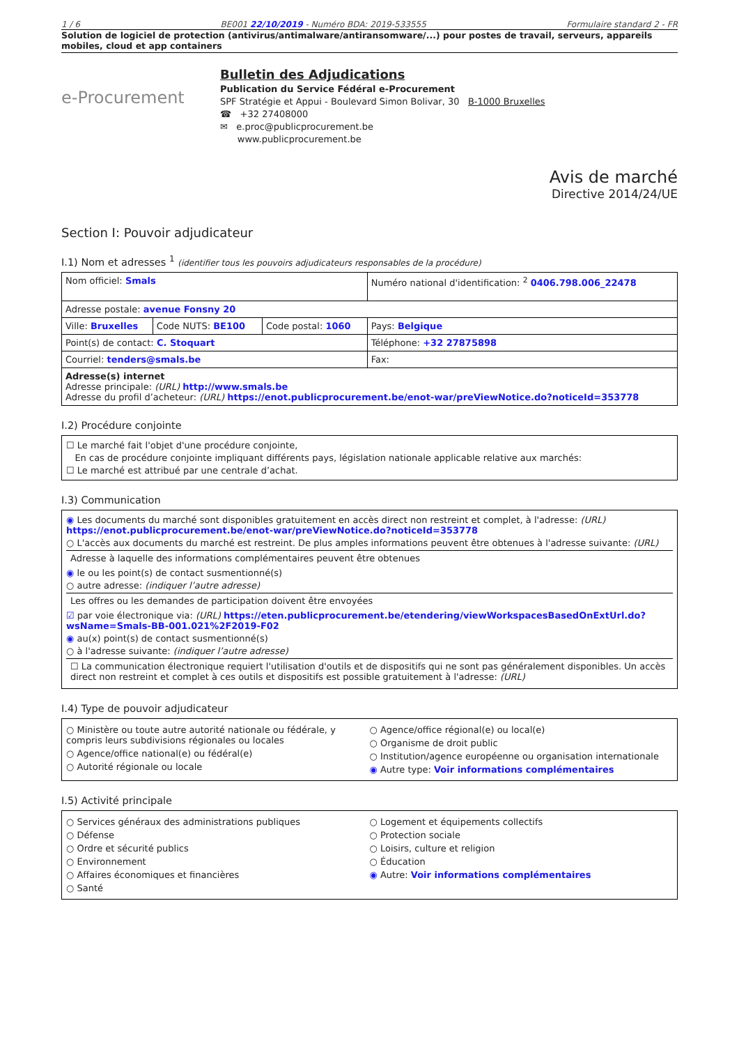1 / 6 BE001 22/10/2019 - Numéro BDA: 2019-533555 Formulaire standard 2 - FR
Solution de logiciel de protection (antivirus/antimalware/antiransomware/...) pour postes de travail, serveurs, appareils mobiles, cloud et app containers
e-Procurement
Bulletin des Adjudications
Publication du Service Fédéral e-Procurement
SPF Stratégie et Appui - Boulevard Simon Bolivar, 30 B-1000 Bruxelles
☎ +32 27408000
✉ e.proc@publicprocurement.be
www.publicprocurement.be
Avis de marché
Directive 2014/24/UE
Section I: Pouvoir adjudicateur
I.1) Nom et adresses <sup>1</sup> (identifier tous les pouvoirs adjudicateurs responsables de la procédure)
| Nom officiel: Smals | | | Numéro national d'identification: <sup>2</sup> 0406.798.006_22478 |
| Adresse postale: avenue Fonsny 20 | | | |
| Ville: Bruxelles | Code NUTS: BE100 | Code postal: 1060 | Pays: Belgique |
| Point(s) de contact: C. Stoquart | | | Téléphone: +32 27875898 |
| Courriel: tenders@smals.be | | | Fax: |
| Adresse(s) internet Adresse principale: (URL) http://www.smals.be Adresse du profil d’acheteur: (URL) https://enot.publicprocurement.be/enot-war/preViewNotice.do?noticeId=353778 | | | |
I.2) Procédure conjointe
☐ Le marché fait l'objet d'une procédure conjointe,
En cas de procédure conjointe impliquant différents pays, législation nationale applicable relative aux marchés:
☐ Le marché est attribué par une centrale d’achat.
I.3) Communication
◉ Les documents du marché sont disponibles gratuitement en accès direct non restreint et complet, à l'adresse: (URL) https://enot.publicprocurement.be/enot-war/preViewNotice.do?noticeId=353778
○ L'accès aux documents du marché est restreint. De plus amples informations peuvent être obtenues à l'adresse suivante: (URL)
Adresse à laquelle des informations complémentaires peuvent être obtenues
◉ le ou les point(s) de contact susmentionné(s)
○ autre adresse: (indiquer l’autre adresse)
Les offres ou les demandes de participation doivent être envoyées
☑ par voie électronique via: (URL) https://eten.publicprocurement.be/etendering/viewWorkspacesBasedOnExtUrl.do?wsName=Smals-BB-001.021%2F2019-F02
◉ au(x) point(s) de contact susmentionné(s)
○ à l'adresse suivante: (indiquer l’autre adresse)
☐ La communication électronique requiert l'utilisation d'outils et de dispositifs qui ne sont pas généralement disponibles. Un accès direct non restreint et complet à ces outils et dispositifs est possible gratuitement à l'adresse: (URL)
I.4) Type de pouvoir adjudicateur
○ Ministère ou toute autre autorité nationale ou fédérale, y compris leurs subdivisions régionales ou locales
○ Agence/office national(e) ou fédéral(e)
○ Autorité régionale ou locale
○ Agence/office régional(e) ou local(e)
○ Organisme de droit public
○ Institution/agence européenne ou organisation internationale
◉ Autre type: Voir informations complémentaires
I.5) Activité principale
○ Services généraux des administrations publiques
○ Défense
○ Ordre et sécurité publics
○ Environnement
○ Affaires économiques et financières
○ Santé
○ Logement et équipements collectifs
○ Protection sociale
○ Loisirs, culture et religion
○ Éducation
◉ Autre: Voir informations complémentaires